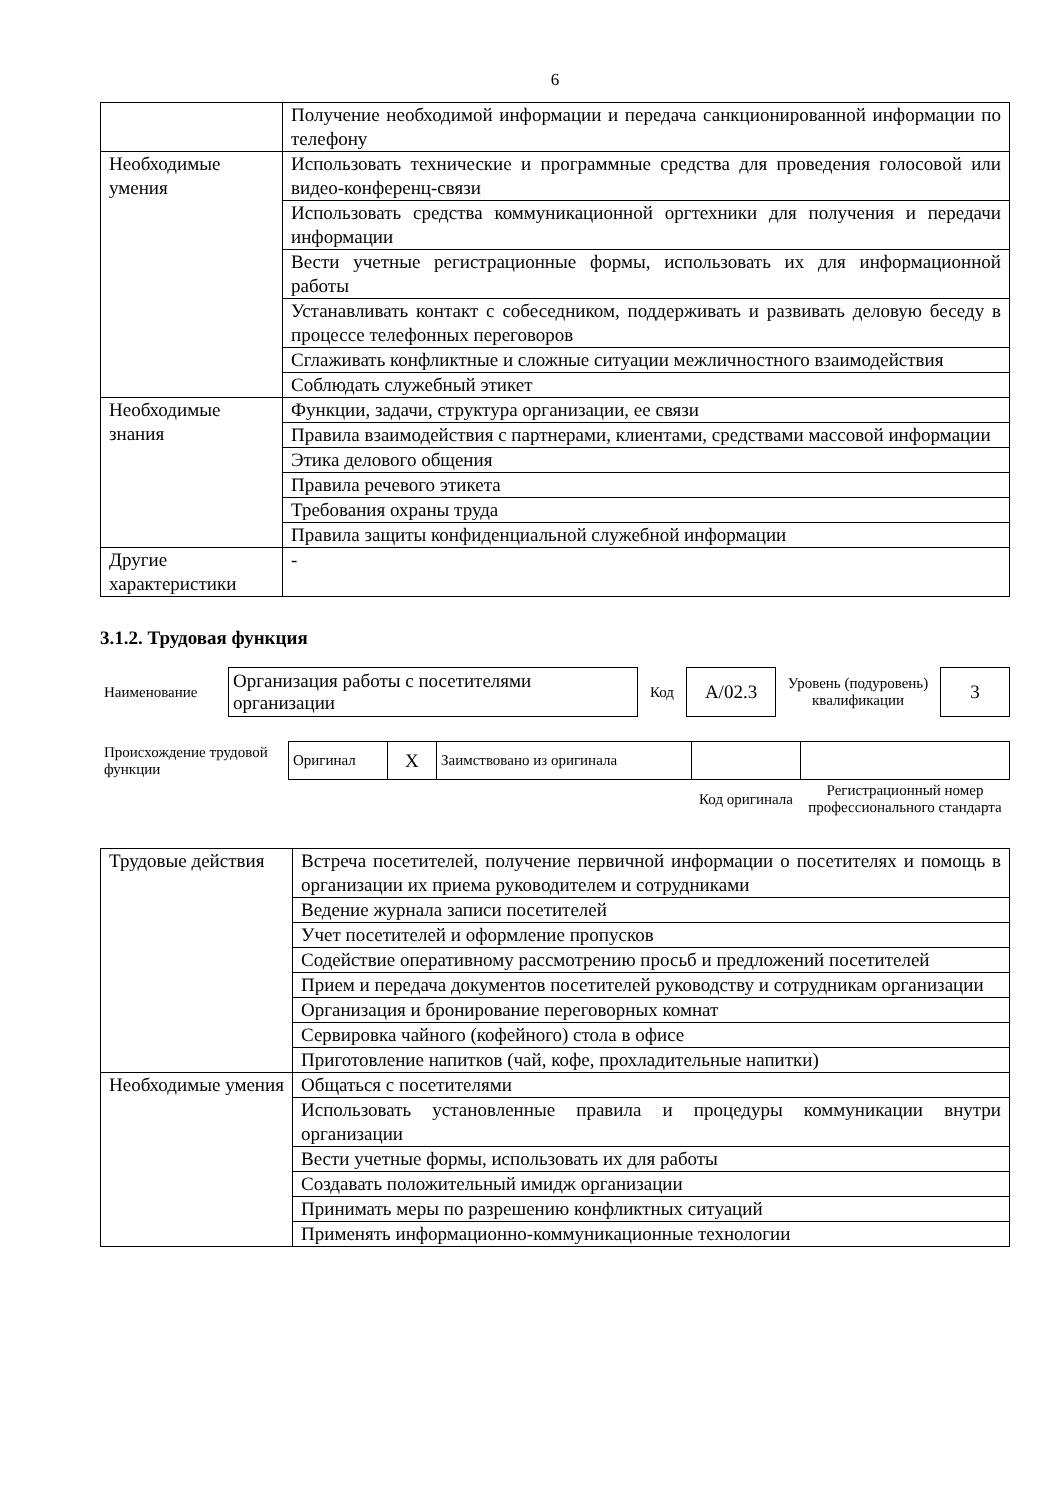6
| | Получение необходимой информации и передача санкционированной информации по телефону |
| Необходимые умения | Использовать технические и программные средства для проведения голосовой или видео-конференц-связи |
| | Использовать средства коммуникационной оргтехники для получения и передачи информации |
| | Вести учетные регистрационные формы, использовать их для информационной работы |
| | Устанавливать контакт с собеседником, поддерживать и развивать деловую беседу в процессе телефонных переговоров |
| | Сглаживать конфликтные и сложные ситуации межличностного взаимодействия |
| | Соблюдать служебный этикет |
| Необходимые знания | Функции, задачи, структура организации, ее связи |
| | Правила взаимодействия с партнерами, клиентами, средствами массовой информации |
| | Этика делового общения |
| | Правила речевого этикета |
| | Требования охраны труда |
| | Правила защиты конфиденциальной служебной информации |
| Другие характеристики | - |
3.1.2. Трудовая функция
| Наименование | Организация работы с посетителями организации | Код | A/02.3 | Уровень (подуровень) квалификации | 3 |
| Происхождение трудовой функции | Оригинал | X | Заимствовано из оригинала | | |
| | | | | Код оригинала | Регистрационный номер профессионального стандарта |
| Трудовые действия | Встреча посетителей, получение первичной информации о посетителях и помощь в организации их приема руководителем и сотрудниками |
| | Ведение журнала записи посетителей |
| | Учет посетителей и оформление пропусков |
| | Содействие оперативному рассмотрению просьб и предложений посетителей |
| | Прием и передача документов посетителей руководству и сотрудникам организации |
| | Организация и бронирование переговорных комнат |
| | Сервировка чайного (кофейного) стола в офисе |
| | Приготовление напитков (чай, кофе, прохладительные напитки) |
| Необходимые умения | Общаться с посетителями |
| | Использовать установленные правила и процедуры коммуникации внутри организации |
| | Вести учетные формы, использовать их для работы |
| | Создавать положительный имидж организации |
| | Принимать меры по разрешению конфликтных ситуаций |
| | Применять информационно-коммуникационные технологии |